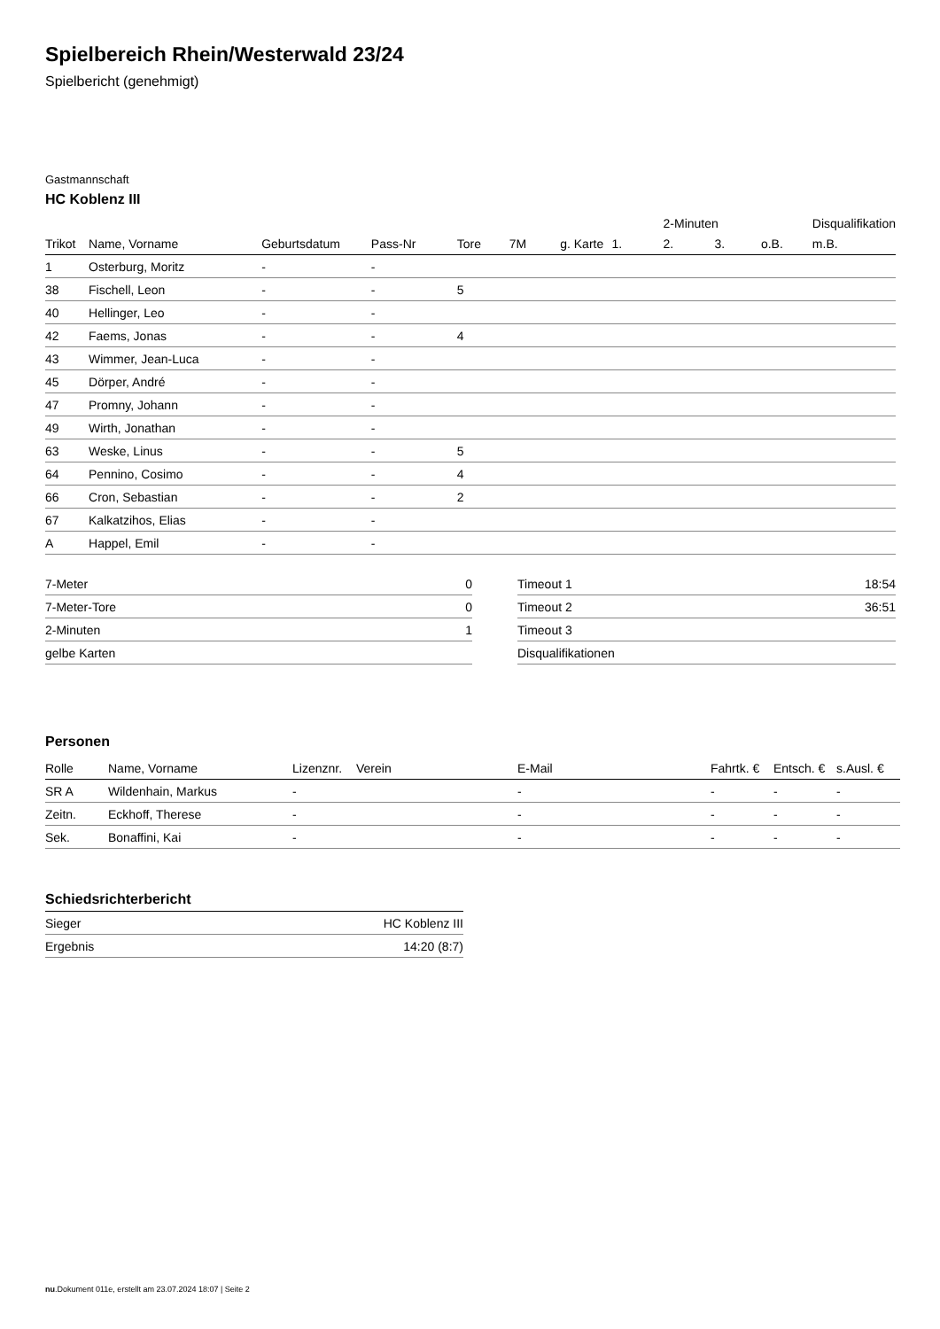Spielbereich Rhein/Westerwald 23/24
Spielbericht (genehmigt)
Gastmannschaft
HC Koblenz III
| | | | | | | | | 2-Minuten | | | Disqualifikation |
| --- | --- | --- | --- | --- | --- | --- | --- | --- | --- | --- | --- |
| Trikot | Name, Vorname | Geburtsdatum | Pass-Nr | Tore | 7M | g. Karte | 1. | 2. | 3. | o.B. | m.B. |
| 1 | Osterburg, Moritz | - | - | | | | | | | | |
| 38 | Fischell, Leon | - | - | 5 | | | | | | | |
| 40 | Hellinger, Leo | - | - | | | | | | | | |
| 42 | Faems, Jonas | - | - | 4 | | | | | | | |
| 43 | Wimmer, Jean-Luca | - | - | | | | | | | | |
| 45 | Dörper, André | - | - | | | | | | | | |
| 47 | Promny, Johann | - | - | | | | | | | | |
| 49 | Wirth, Jonathan | - | - | | | | | | | | |
| 63 | Weske, Linus | - | - | 5 | | | | | | | |
| 64 | Pennino, Cosimo | - | - | 4 | | | | | | | |
| 66 | Cron, Sebastian | - | - | 2 | | | | | | | |
| 67 | Kalkatzihos, Elias | - | - | | | | | | | | |
| A | Happel, Emil | - | - | | | | | | | | |
| 7-Meter | 0 |
| 7-Meter-Tore | 0 |
| 2-Minuten | 1 |
| gelbe Karten | |
| Timeout 1 | 18:54 |
| Timeout 2 | 36:51 |
| Timeout 3 | |
| Disqualifikationen | |
Personen
| Rolle | Name, Vorname | Lizenznr. | Verein | E-Mail | Fahrtk. € | Entsch. € | s.Ausl. € |
| --- | --- | --- | --- | --- | --- | --- | --- |
| SR A | Wildenhain, Markus | - | | - | - | - | - |
| Zeitn. | Eckhoff, Therese | - | | - | - | - | - |
| Sek. | Bonaffini, Kai | - | | - | - | - | - |
Schiedsrichterbericht
| Sieger | HC Koblenz III |
| Ergebnis | 14:20 (8:7) |
nu.Dokument 011e, erstellt am 23.07.2024 18:07 | Seite 2